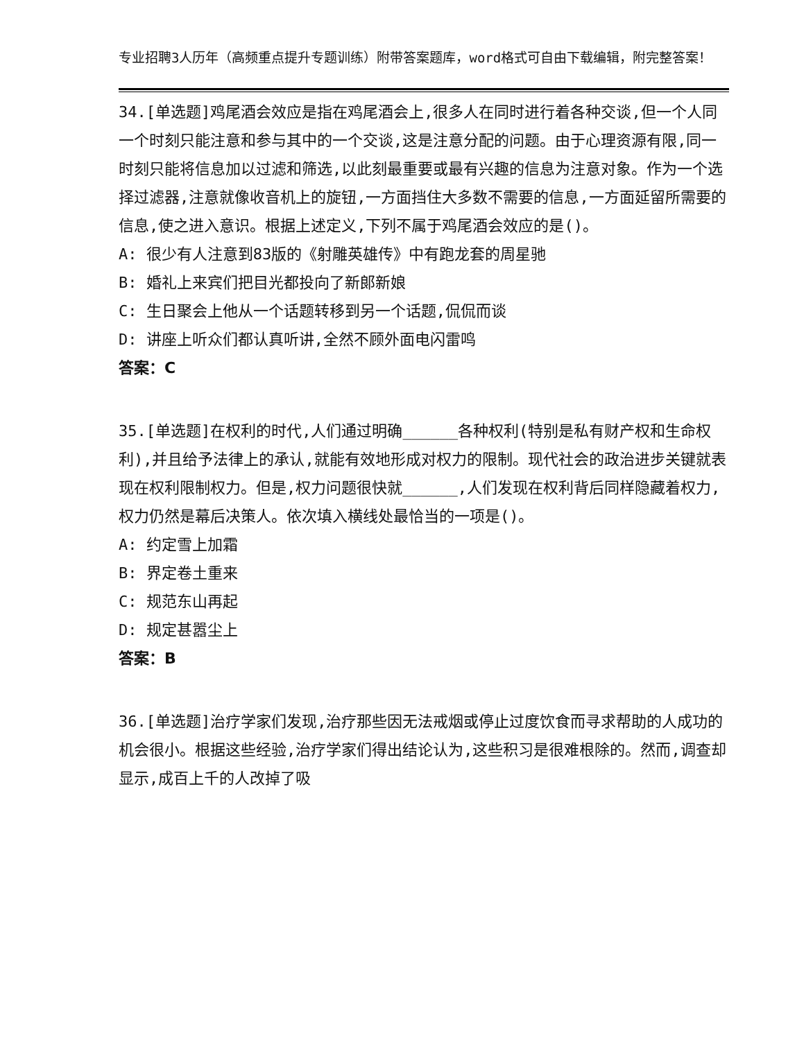专业招聘3人历年（高频重点提升专题训练）附带答案题库，word格式可自由下载编辑，附完整答案！
34.[单选题]鸡尾酒会效应是指在鸡尾酒会上,很多人在同时进行着各种交谈,但一个人同一个时刻只能注意和参与其中的一个交谈,这是注意分配的问题。由于心理资源有限,同一时刻只能将信息加以过滤和筛选,以此刻最重要或最有兴趣的信息为注意对象。作为一个选择过滤器,注意就像收音机上的旋钮,一方面挡住大多数不需要的信息,一方面延留所需要的信息,使之进入意识。根据上述定义,下列不属于鸡尾酒会效应的是()。
A: 很少有人注意到83版的《射雕英雄传》中有跑龙套的周星驰
B: 婚礼上来宾们把目光都投向了新郎新娘
C: 生日聚会上他从一个话题转移到另一个话题,侃侃而谈
D: 讲座上听众们都认真听讲,全然不顾外面电闪雷鸣
答案：C
35.[单选题]在权利的时代,人们通过明确______各种权利(特别是私有财产权和生命权利),并且给予法律上的承认,就能有效地形成对权力的限制。现代社会的政治进步关键就表现在权利限制权力。但是,权力问题很快就______,人们发现在权利背后同样隐藏着权力,权力仍然是幕后决策人。依次填入横线处最恰当的一项是()。
A: 约定雪上加霜
B: 界定卷土重来
C: 规范东山再起
D: 规定甚嚣尘上
答案：B
36.[单选题]治疗学家们发现,治疗那些因无法戒烟或停止过度饮食而寻求帮助的人成功的机会很小。根据这些经验,治疗学家们得出结论认为,这些积习是很难根除的。然而,调查却显示,成百上千的人改掉了吸